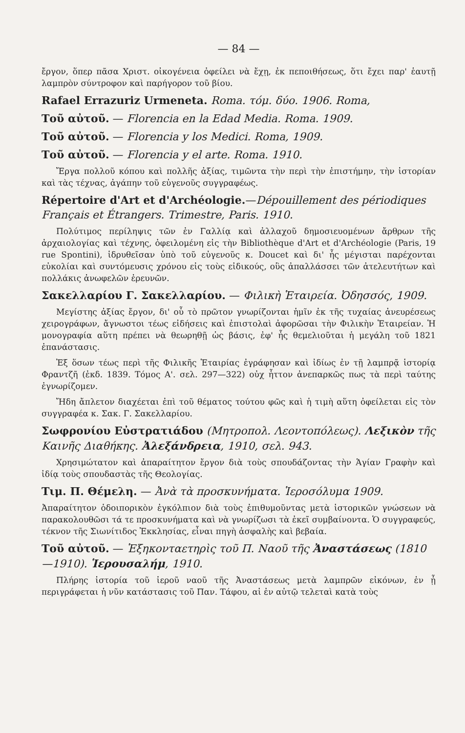— 84 —
ἔργον, ὅπερ πᾶσα Χριστ. οἰκογένεια ὀφείλει νὰ ἔχῃ, ἐκ πεποιθήσεως, ὅτι ἔχει παρ' ἑαυτῇ λαμπρὸν σύντροφον καὶ παρήγορον τοῦ βίου.
Rafael Errazuriz Urmeneta. Roma. τόμ. δύο. 1906. Roma,
Τοῦ αὐτοῦ. — Florencia en la Edad Media. Roma. 1909.
Τοῦ αὐτοῦ. — Florencia y los Medici. Roma, 1909.
Τοῦ αὐτοῦ. — Florencia y el arte. Roma. 1910.
Ἔργα πολλοῦ κόπου καὶ πολλῆς ἀξίας, τιμῶντα τὴν περὶ τὴν ἐπιστήμην, τὴν ἱστορίαν καὶ τὰς τέχνας, ἀγάπην τοῦ εὐγενοῦς συγγραφέως.
Répertoire d'Art et d'Archéologie.—Dépouillement des périodiques Français et Étrangers. Trimestre, Paris. 1910.
Πολύτιμος περίληψις τῶν ἐν Γαλλίᾳ καὶ ἀλλαχοῦ δημοσιευομένων ἄρθρων τῆς ἀρχαιολογίας καὶ τέχνης, ὀφειλομένη εἰς τὴν Bibliothèque d'Art et d'Archéologie (Paris, 19 rue Spontini), ἱδρυθεῖσαν ὑπὸ τοῦ εὐγενοῦς κ. Doucet καὶ δι' ἧς μέγισται παρέχονται εὐκολίαι καὶ συντόμευσις χρόνου εἰς τοὺς εἰδικούς, οὓς ἀπαλλάσσει τῶν ἀτελευτήτων καὶ πολλάκις ἀνωφελῶν ἐρευνῶν.
Σακελλαρίου Γ. Σακελλαρίου. — Φιλικὴ Ἑταιρεία. Ὀδησσός, 1909.
Μεγίστης ἀξίας ἔργον, δι' οὗ τὸ πρῶτον γνωρίζονται ἡμῖν ἐκ τῆς τυχαίας ἀνευρέσεως χειρογράφων, ἄγνωστοι τέως εἰδήσεις καὶ ἐπιστολαὶ ἀφορῶσαι τὴν Φιλικὴν Ἑταιρείαν. Ἡ μονογραφία αὕτη πρέπει νὰ θεωρηθῇ ὡς βάσις, ἐφ' ἧς θεμελιοῦται ἡ μεγάλη τοῦ 1821 ἐπανάστασις.
Ἐξ ὅσων τέως περὶ τῆς Φιλικῆς Ἑταιρίας ἐγράφησαν καὶ ἰδίως ἐν τῇ λαμπρᾷ ἱστορίᾳ Φραντζῆ (ἐκδ. 1839. Τόμος Α'. σελ. 297—322) οὐχ ἧττον ἀνεπαρκῶς πως τὰ περὶ ταύτης ἐγνωρίζομεν.
Ἤδη ἄπλετον διαχέεται ἐπὶ τοῦ θέματος τούτου φῶς καὶ ἡ τιμὴ αὕτη ὀφείλεται εἰς τὸν συγγραφέα κ. Σακ. Γ. Σακελλαρίου.
Σωφρονίου Εὐστρατιάδου (Μητροπολ. Λεοντοπόλεως). Λεξικὸν τῆς Καινῆς Διαθήκης. Ἀλεξάνδρεια, 1910, σελ. 943.
Χρησιμώτατον καὶ ἀπαραίτητον ἔργον διὰ τοὺς σπουδάζοντας τὴν Ἁγίαν Γραφὴν καὶ ἰδίᾳ τοὺς σπουδαστὰς τῆς Θεολογίας.
Τιμ. Π. Θέμελη. — Ἀνὰ τὰ προσκυνήματα. Ἱεροσόλυμα 1909.
Ἀπαραίτητον ὁδοιπορικὸν ἐγκόλπιον διὰ τοὺς ἐπιθυμοῦντας μετὰ ἱστορικῶν γνώσεων νὰ παρακολουθῶσι τά τε προσκυνήματα καὶ νὰ γνωρίζωσι τὰ ἐκεῖ συμβαίνοντα. Ὁ συγγραφεύς, τέκνον τῆς Σιωνίτιδος Ἐκκλησίας, εἶναι πηγὴ ἀσφαλὴς καὶ βεβαία.
Τοῦ αὐτοῦ. — Ἑξηκονταετηρὶς τοῦ Π. Ναοῦ τῆς Ἀναστάσεως (1810 —1910). Ἱερουσαλήμ, 1910.
Πλήρης ἱστορία τοῦ ἱεροῦ ναοῦ τῆς Ἀναστάσεως μετὰ λαμπρῶν εἰκόνων, ἐν ᾗ περιγράφεται ἡ νῦν κατάστασις τοῦ Παν. Τάφου, αἱ ἐν αὐτῷ τελεταὶ κατὰ τοὺς